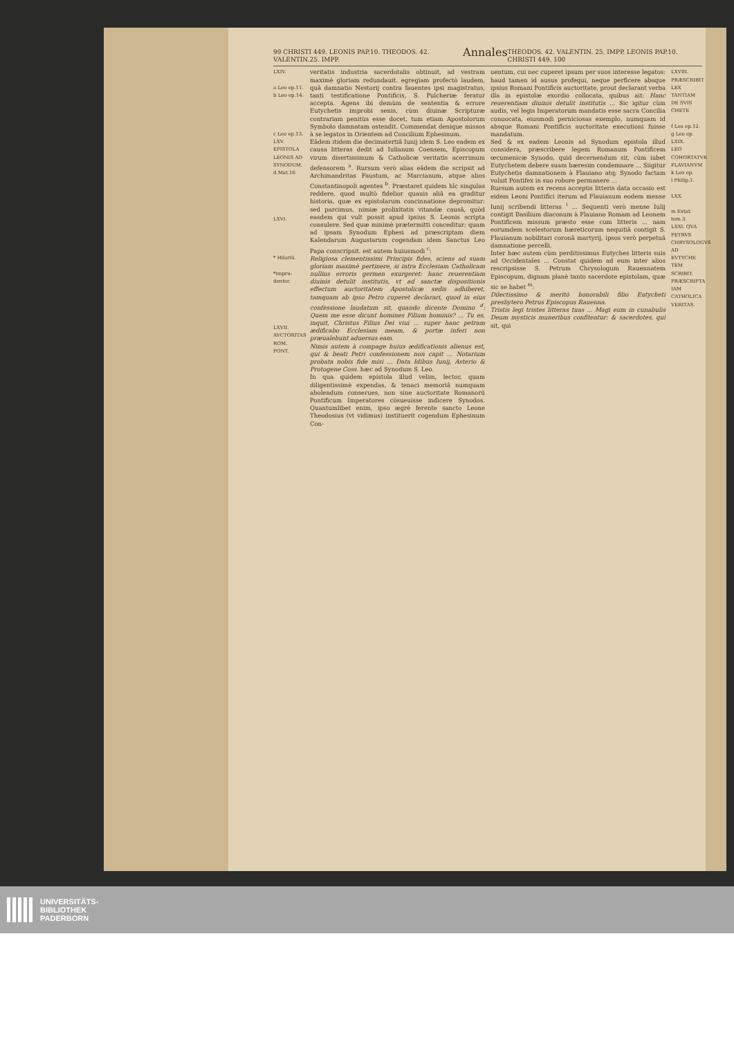99 CHRISTI 449. LEONIS PAP.10. THEODOS. 42. VALENTIN.25. IMPP. Annales THEODOS. 42. VALENTIN. 25. IMPP. LEONIS PAP.10. CHRISTI 449. 100
LXIV.
a Leo ep.11.
b Leo ep.14.
c Leo ep.13.
LXV. EPISTOLA LEONIS AD SYNODUM.
d Mat.16
LXVI.
* Hilariū.
*impru-denter.
LXVII. AVCTORITAS ROM. PONT.
veritatis industria sacerdotalis obtinuit, ad vestram maximè gloriam redundauit. egregiam profectò laudem, quâ damnatio Nestorij contra fauentes ipsi magistratus, tanti testificatione Pontificis, S. Pulcheriæ feratur accepta. Agens ibi demùm de sententia & errore Eutychetis improbi senis, cùm diuinæ Scripturæ contrariam penitùs esse docet, tum etiam Apostolorum Symbolo damnatam ostendit. Commendat denique missos à se legatos in Orientem ad Concilium Ephesinum.
Eâdem itidem die decimatertiâ Iunij idem S. Leo eadem ex causa litteras dedit ad Iulianum Coensem, Episcopum virum disertissimum & Catholicæ veritatis acerrimum defensorem <sup>a</sup>. Rursum verò alias eâdem die scripsit ad Archimandritas Faustum, ac Marcianum, atque alios Constantinopoli agentes <sup>b</sup>. Præstaret quidem hîc singulas reddere, quod multò fidelior quauis aliâ ea graditur historia, quæ ex epistolarum concinnatione depromitur: sed parcimus, nimiæ prolixitatis vitandæ causâ, quòd easdem qui vult possit apud ipsius S. Leonis scripta consulere. Sed quæ minimè prætermitti conceditur; quam ad ipsam Synodum Ephesi ad præscriptam diem Kalendarum Augustarum cogendam idem Sanctus Leo Papa conscripsit. est autem huiusmodi <sup>c</sup>:
Religiosa clementissimi Principis fides, sciens ad suam gloriam maximè pertinere, si intra Ecclesiam Catholicam nullius erroris germen exurgeret: hanc reuerentiam diuinis detulit institutis, vt ad sanctæ dispositionis effectum auctoritatem Apostolicæ sedis adhiberet, tamquam ab ipso Petro cuperet declarari, quod in eius confessione laudatum sit, quando dicente Domino <sup>d</sup>: Quem me esse dicunt homines Filium hominis? ... Tu es, inquit, Christus Filius Dei viui ... super hanc petram ædificabo Ecclesiam meam, & portæ inferi non præualebunt aduersus eam.
Nimis autem à compage huius ædificationis alienus est, qui & beati Petri confessionem non capit ... Notarium probata nobis fide misi ... Data Idibus Iunij, Asterio & Protogene Coss. hæc ad Synodum S. Leo.
In qua quidem epistola illud velim, lector, quam diligentissimè expendas, & tenaci memoriâ numquam abolendum conserues, non sine auctoritate Romanorū Pontificum Imperatores cōsueuisse indicere Synodos. Quantumlibet enim, ipso ægrè ferente sancto Leone Theodosius (vt vidimus) instituerit cogendum Ephesinum Con-
uentum, cui nec cuperet ipsum per suos interesse legatos: haud tamen id ausus profequi, neque perficere absque ipsius Romani Pontificis auctoritate, prout declarant verba illa in epistolæ exordio collocata, quibus ait: Hanc reuerentiam diuinis detulit institutis ... Sic igitur cùm audis, vel legis Imperatorum mandatis esse sacra Concilia conuocata, eiusmodi perniciosas exemplo, numquam id absque Romani Pontificis auctoritate executioni fuisse mandatum.
Sed & ex eadem Leonis ad Synodum epistola illud considera, præscribere legem Romanum Pontificem œcumenicæ Synodo, quid decernendum sit, cùm iubet Eutychetem debere suam hæresim condemnare ... Siigitur Eutychetis damnationem à Flauiano atq; Synodo factam voluit Pontifex in suo robore permanere ...
Rursum autem ex recens acceptis litteris data occasio est eidem Leoni Pontifici iterum ad Flauianum eodem mense Iunij scribendi litteras <sup>i</sup> ... Sequenti verò mense Iulij contigit Basilium diaconum à Flauiano Romam ad Leonem Pontificem missum præsto esse cum litteris ... nam eorumdem scelestorum hæreticorum nequitiâ contigit S. Flauianum nobilitari coronâ martyrij, ipsos verò perpetuâ damnatione percelli.
Inter hæc autem cùm perditissimus Eutyches litteris suis ad Occidentales ... Constat quidem ad eum inter alios rescripsisse S. Petrum Chrysologum Rauennatem Episcopum, dignam planè tanto sacerdote epistolam, quæ sic se habet <sup>m</sup>:
Dilectissimo & meritò honorabili filio Eutycheti presbytero Petrus Episcopus Rauenna.
Tristis legi tristes litteras tuas ... Magi eum in cunabulis Deum mysticis muneribus confitentur: & sacerdotes, qui sit, qui
LXVIII. PRÆSCRIBIT LEX TANTIAM DE SVIS CHETE
f Leo ep.12.
g Leo ep.
LXIX.
LEO COHORTATVR FLAVIANVM
k Leo ep.
l Philip.1.
LXX.
m Extat. tom.3.
LXXI. QVA PETRVS CHRYSOLOGVS AD EVTYCHE TEM SCRIBIT. PRÆSCRIPTA IAM CATHOLICA VERITAS.
UNIVERSITÄTS-
BIBLIOTHEK
PADERBORN